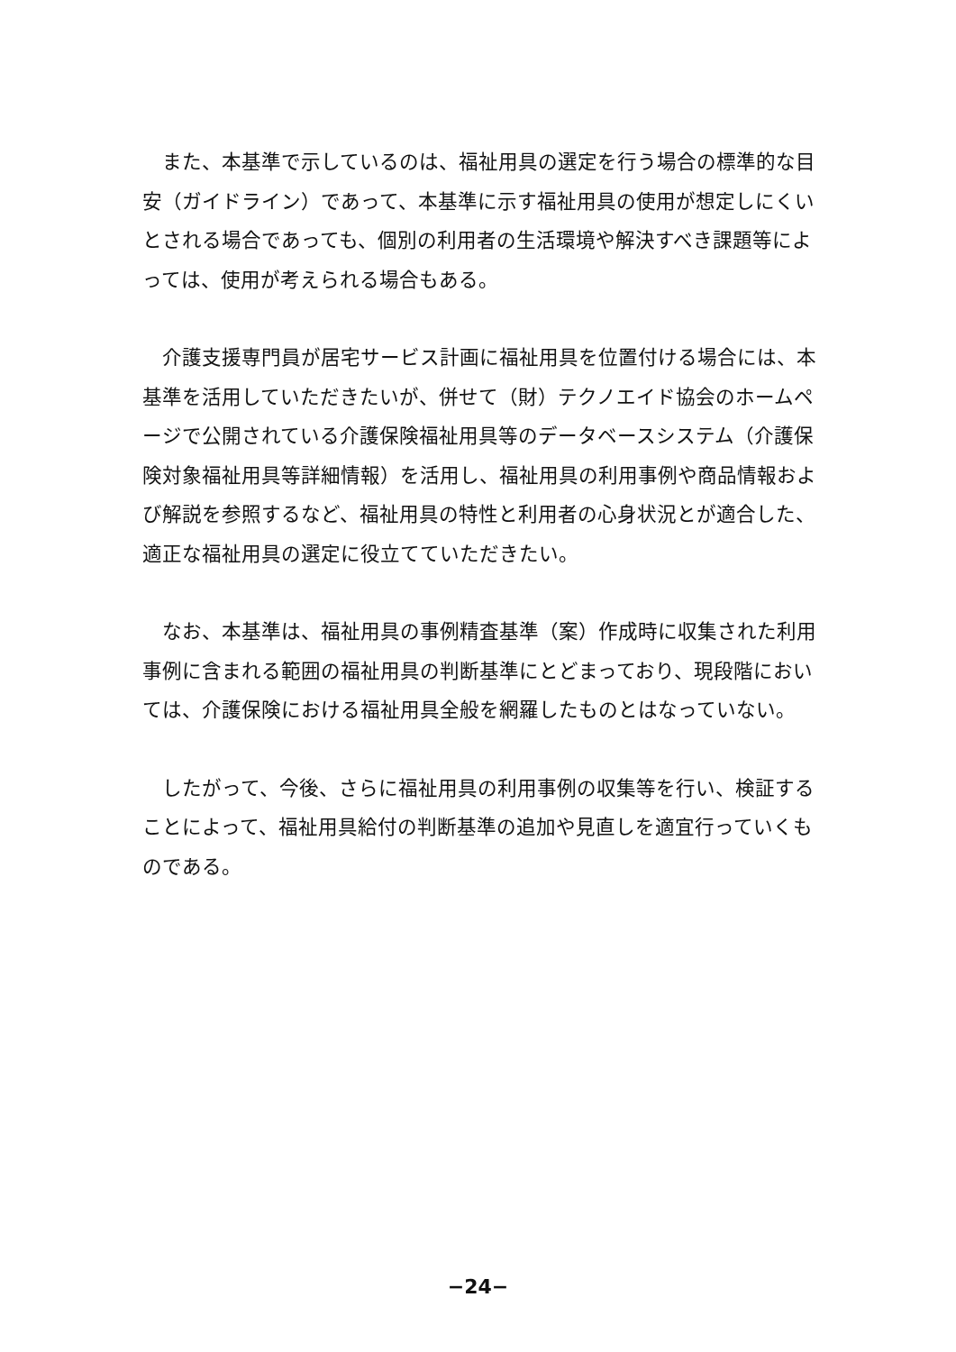また、本基準で示しているのは、福祉用具の選定を行う場合の標準的な目安（ガイドライン）であって、本基準に示す福祉用具の使用が想定しにくいとされる場合であっても、個別の利用者の生活環境や解決すべき課題等によっては、使用が考えられる場合もある。
介護支援専門員が居宅サービス計画に福祉用具を位置付ける場合には、本基準を活用していただきたいが、併せて（財）テクノエイド協会のホームページで公開されている介護保険福祉用具等のデータベースシステム（介護保険対象福祉用具等詳細情報）を活用し、福祉用具の利用事例や商品情報および解説を参照するなど、福祉用具の特性と利用者の心身状況とが適合した、適正な福祉用具の選定に役立てていただきたい。
なお、本基準は、福祉用具の事例精査基準（案）作成時に収集された利用事例に含まれる範囲の福祉用具の判断基準にとどまっており、現段階においては、介護保険における福祉用具全般を網羅したものとはなっていない。
したがって、今後、さらに福祉用具の利用事例の収集等を行い、検証することによって、福祉用具給付の判断基準の追加や見直しを適宜行っていくものである。
−24−